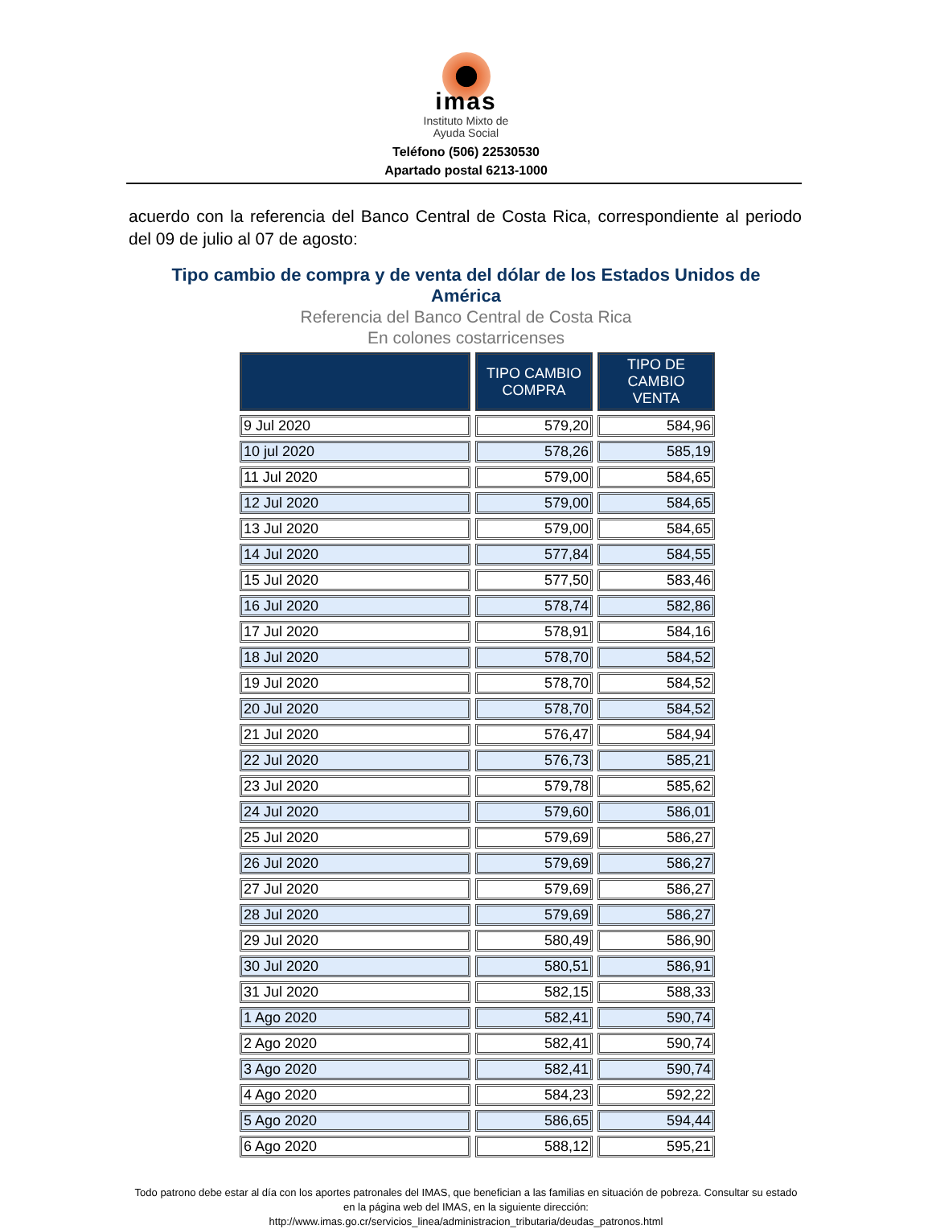imas
Instituto Mixto de
Ayuda Social
Teléfono (506) 22530530
Apartado postal 6213-1000
acuerdo con la referencia del Banco Central de Costa Rica, correspondiente al periodo del 09 de julio al 07 de agosto:
Tipo cambio de compra y de venta del dólar de los Estados Unidos de
América
Referencia del Banco Central de Costa Rica
En colones costarricenses
| | TIPO CAMBIO COMPRA | TIPO DE CAMBIO VENTA |
| --- | --- | --- |
| 9 Jul 2020 | 579,20 | 584,96 |
| 10 jul 2020 | 578,26 | 585,19 |
| 11 Jul 2020 | 579,00 | 584,65 |
| 12 Jul 2020 | 579,00 | 584,65 |
| 13 Jul 2020 | 579,00 | 584,65 |
| 14 Jul 2020 | 577,84 | 584,55 |
| 15 Jul 2020 | 577,50 | 583,46 |
| 16 Jul 2020 | 578,74 | 582,86 |
| 17 Jul 2020 | 578,91 | 584,16 |
| 18 Jul 2020 | 578,70 | 584,52 |
| 19 Jul 2020 | 578,70 | 584,52 |
| 20 Jul 2020 | 578,70 | 584,52 |
| 21 Jul 2020 | 576,47 | 584,94 |
| 22 Jul 2020 | 576,73 | 585,21 |
| 23 Jul 2020 | 579,78 | 585,62 |
| 24 Jul 2020 | 579,60 | 586,01 |
| 25 Jul 2020 | 579,69 | 586,27 |
| 26 Jul 2020 | 579,69 | 586,27 |
| 27 Jul 2020 | 579,69 | 586,27 |
| 28 Jul 2020 | 579,69 | 586,27 |
| 29 Jul 2020 | 580,49 | 586,90 |
| 30 Jul 2020 | 580,51 | 586,91 |
| 31 Jul 2020 | 582,15 | 588,33 |
| 1 Ago 2020 | 582,41 | 590,74 |
| 2 Ago 2020 | 582,41 | 590,74 |
| 3 Ago 2020 | 582,41 | 590,74 |
| 4 Ago 2020 | 584,23 | 592,22 |
| 5 Ago 2020 | 586,65 | 594,44 |
| 6 Ago 2020 | 588,12 | 595,21 |
Todo patrono debe estar al día con los aportes patronales del IMAS, que benefician a las familias en situación de pobreza. Consultar su estado en la página web del IMAS, en la siguiente dirección:
http://www.imas.go.cr/servicios_linea/administracion_tributaria/deudas_patronos.html